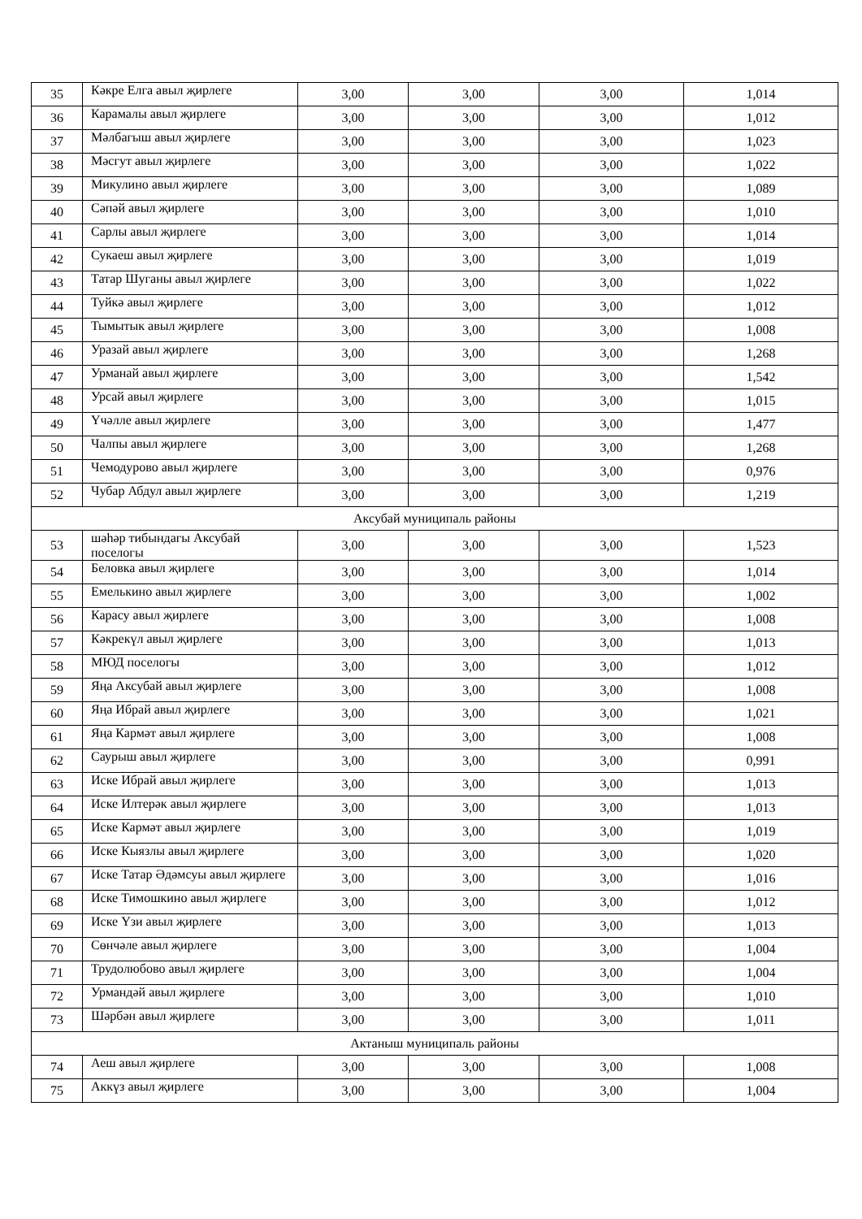| 35 | Кәкре Елга авыл җирлеге | 3,00 | 3,00 | 3,00 | 1,014 |
| 36 | Карамалы авыл җирлеге | 3,00 | 3,00 | 3,00 | 1,012 |
| 37 | Мәлбагыш авыл җирлеге | 3,00 | 3,00 | 3,00 | 1,023 |
| 38 | Мәсгут авыл җирлеге | 3,00 | 3,00 | 3,00 | 1,022 |
| 39 | Микулино авыл җирлеге | 3,00 | 3,00 | 3,00 | 1,089 |
| 40 | Сәпәй авыл җирлеге | 3,00 | 3,00 | 3,00 | 1,010 |
| 41 | Сарлы авыл җирлеге | 3,00 | 3,00 | 3,00 | 1,014 |
| 42 | Сукаеш авыл җирлеге | 3,00 | 3,00 | 3,00 | 1,019 |
| 43 | Татар Шуганы авыл җирлеге | 3,00 | 3,00 | 3,00 | 1,022 |
| 44 | Туйкә авыл җирлеге | 3,00 | 3,00 | 3,00 | 1,012 |
| 45 | Тымытык авыл җирлеге | 3,00 | 3,00 | 3,00 | 1,008 |
| 46 | Уразай авыл җирлеге | 3,00 | 3,00 | 3,00 | 1,268 |
| 47 | Урманай авыл җирлеге | 3,00 | 3,00 | 3,00 | 1,542 |
| 48 | Урсай авыл җирлеге | 3,00 | 3,00 | 3,00 | 1,015 |
| 49 | Үчәлле авыл җирлеге | 3,00 | 3,00 | 3,00 | 1,477 |
| 50 | Чалпы авыл җирлеге | 3,00 | 3,00 | 3,00 | 1,268 |
| 51 | Чемодурово авыл җирлеге | 3,00 | 3,00 | 3,00 | 0,976 |
| 52 | Чубар Абдул авыл җирлеге | 3,00 | 3,00 | 3,00 | 1,219 |
| Аксубай муниципаль районы | | | | | |
| 53 | шәһәр тибындагы Аксубай поселогы | 3,00 | 3,00 | 3,00 | 1,523 |
| 54 | Беловка авыл җирлеге | 3,00 | 3,00 | 3,00 | 1,014 |
| 55 | Емелькино авыл җирлеге | 3,00 | 3,00 | 3,00 | 1,002 |
| 56 | Карасу авыл җирлеге | 3,00 | 3,00 | 3,00 | 1,008 |
| 57 | Кәкрекүл авыл җирлеге | 3,00 | 3,00 | 3,00 | 1,013 |
| 58 | МЮД поселогы | 3,00 | 3,00 | 3,00 | 1,012 |
| 59 | Яңа Аксубай авыл җирлеге | 3,00 | 3,00 | 3,00 | 1,008 |
| 60 | Яңа Ибрай авыл җирлеге | 3,00 | 3,00 | 3,00 | 1,021 |
| 61 | Яңа Кармәт авыл җирлеге | 3,00 | 3,00 | 3,00 | 1,008 |
| 62 | Саурыш авыл җирлеге | 3,00 | 3,00 | 3,00 | 0,991 |
| 63 | Иске Ибрай авыл җирлеге | 3,00 | 3,00 | 3,00 | 1,013 |
| 64 | Иске Илтерәк авыл җирлеге | 3,00 | 3,00 | 3,00 | 1,013 |
| 65 | Иске Кармәт авыл җирлеге | 3,00 | 3,00 | 3,00 | 1,019 |
| 66 | Иске Кыязлы авыл җирлеге | 3,00 | 3,00 | 3,00 | 1,020 |
| 67 | Иске Татар Әдәмсуы авыл җирлеге | 3,00 | 3,00 | 3,00 | 1,016 |
| 68 | Иске Тимошкино авыл җирлеге | 3,00 | 3,00 | 3,00 | 1,012 |
| 69 | Иске Үзи авыл җирлеге | 3,00 | 3,00 | 3,00 | 1,013 |
| 70 | Сөнчәле авыл җирлеге | 3,00 | 3,00 | 3,00 | 1,004 |
| 71 | Трудолюбово авыл җирлеге | 3,00 | 3,00 | 3,00 | 1,004 |
| 72 | Урмандәй авыл җирлеге | 3,00 | 3,00 | 3,00 | 1,010 |
| 73 | Шәрбән авыл җирлеге | 3,00 | 3,00 | 3,00 | 1,011 |
| Актаныш муниципаль районы | | | | | |
| 74 | Аеш авыл җирлеге | 3,00 | 3,00 | 3,00 | 1,008 |
| 75 | Аккүз авыл җирлеге | 3,00 | 3,00 | 3,00 | 1,004 |